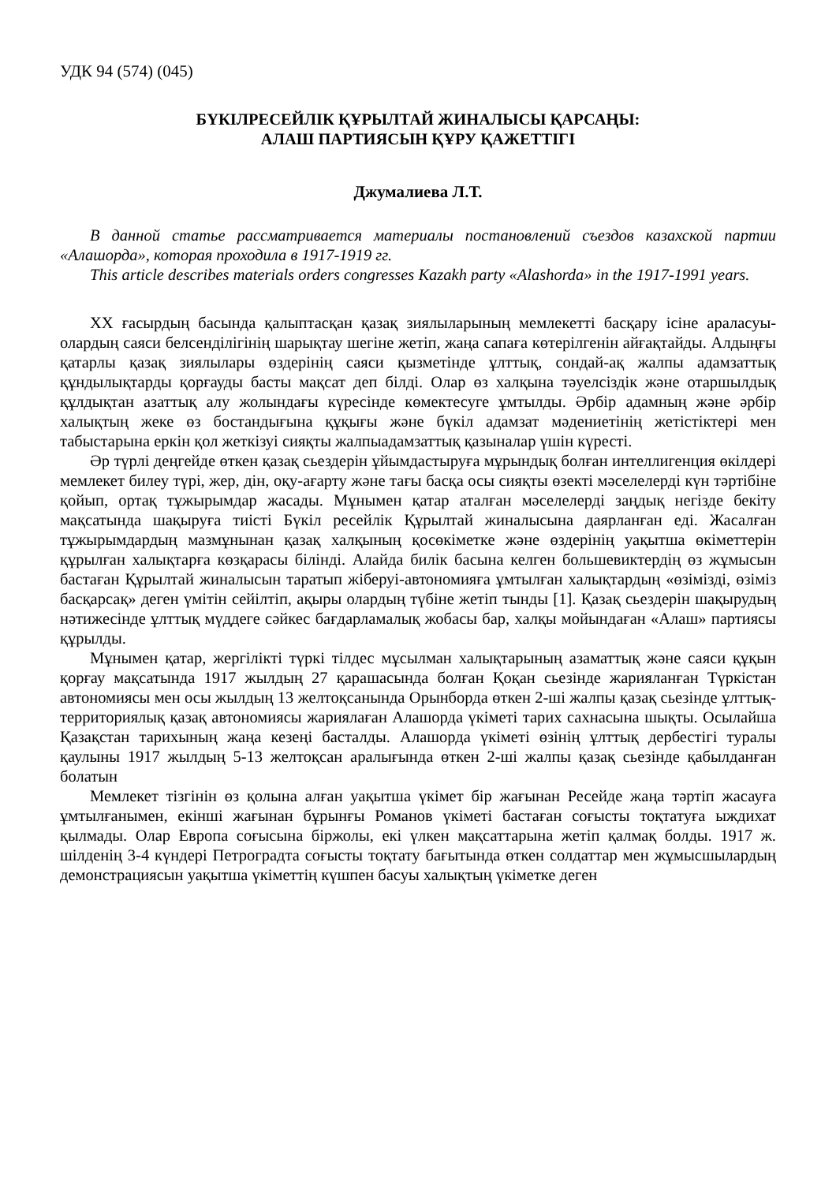УДК 94 (574) (045)
БҮКІЛРЕСЕЙЛІК ҚҰРЫЛТАЙ ЖИНАЛЫСЫ ҚАРСАҢЫ:
АЛАШ ПАРТИЯСЫН ҚҰРУ ҚАЖЕТТІГІ
Джумалиева Л.Т.
В данной статье рассматривается материалы постановлений съездов казахской партии «Алашорда», которая проходила в 1917-1919 гг.
This article describes materials orders congresses Kazakh party «Alashorda» in the 1917-1991 years.
ХХ ғасырдың басында қалыптасқан қазақ зиялыларының мемлекетті басқару ісіне араласуы-олардың саяси белсенділігінің шарықтау шегіне жетіп, жаңа сапаға көтерілгенін айғақтайды. Алдыңғы қатарлы қазақ зиялылары өздерінің саяси қызметінде ұлттық, сондай-ақ жалпы адамзаттық құндылықтарды қорғауды басты мақсат деп білді. Олар өз халқына тәуелсіздік және отаршылдық құлдықтан азаттық алу жолындағы күресінде көмектесуге ұмтылды. Әрбір адамның және әрбір халықтың жеке өз бостандығына құқығы және бүкіл адамзат мәдениетінің жетістіктері мен табыстарына еркін қол жеткізуі сияқты жалпыадамзаттық қазыналар үшін күресті.
Әр түрлі деңгейде өткен қазақ сьездерін ұйымдастыруға мұрындық болған интеллигенция өкілдері мемлекет билеу түрі, жер, дін, оқу-ағарту және тағы басқа осы сияқты өзекті мәселелерді күн тәртібіне қойып, ортақ тұжырымдар жасады. Мұнымен қатар аталған мәселелерді заңдық негізде бекіту мақсатында шақыруға тиісті Бүкіл ресейлік Құрылтай жиналысына даярланған еді. Жасалған тұжырымдардың мазмұнынан қазақ халқының қосөкіметке және өздерінің уақытша өкіметтерін құрылған халықтарға көзқарасы білінді. Алайда билік басына келген большевиктердің өз жұмысын бастаған Құрылтай жиналысын таратып жіберуі-автономияға ұмтылған халықтардың «өзімізді, өзіміз басқарсақ» деген үмітін сейілтіп, ақыры олардың түбіне жетіп тынды [1]. Қазақ сьездерін шақырудың нәтижесінде ұлттық мүддеге сәйкес бағдарламалық жобасы бар, халқы мойындаған «Алаш» партиясы құрылды.
Мұнымен қатар, жергілікті түркі тілдес мұсылман халықтарының азаматтық және саяси құқын қорғау мақсатында 1917 жылдың 27 қарашасында болған Қоқан сьезінде жарияланған Түркістан автономиясы мен осы жылдың 13 желтоқсанында Орынборда өткен 2-ші жалпы қазақ сьезінде ұлттық-территориялық қазақ автономиясы жариялаған Алашорда үкіметі тарих сахнасына шықты. Осылайша Қазақстан тарихының жаңа кезеңі басталды. Алашорда үкіметі өзінің ұлттық дербестігі туралы қаулыны 1917 жылдың 5-13 желтоқсан аралығында өткен 2-ші жалпы қазақ сьезінде қабылданған болатын
Мемлекет тізгінін өз қолына алған уақытша үкімет бір жағынан Ресейде жаңа тәртіп жасауға ұмтылғанымен, екінші жағынан бұрынғы Романов үкіметі бастаған соғысты тоқтатуға ыждихат қылмады. Олар Европа соғысына біржолы, екі үлкен мақсаттарына жетіп қалмақ болды. 1917 ж. шілденің 3-4 күндері Петроградта соғысты тоқтату бағытында өткен солдаттар мен жұмысшылардың демонстрациясын уақытша үкіметтің күшпен басуы халықтың үкіметке деген